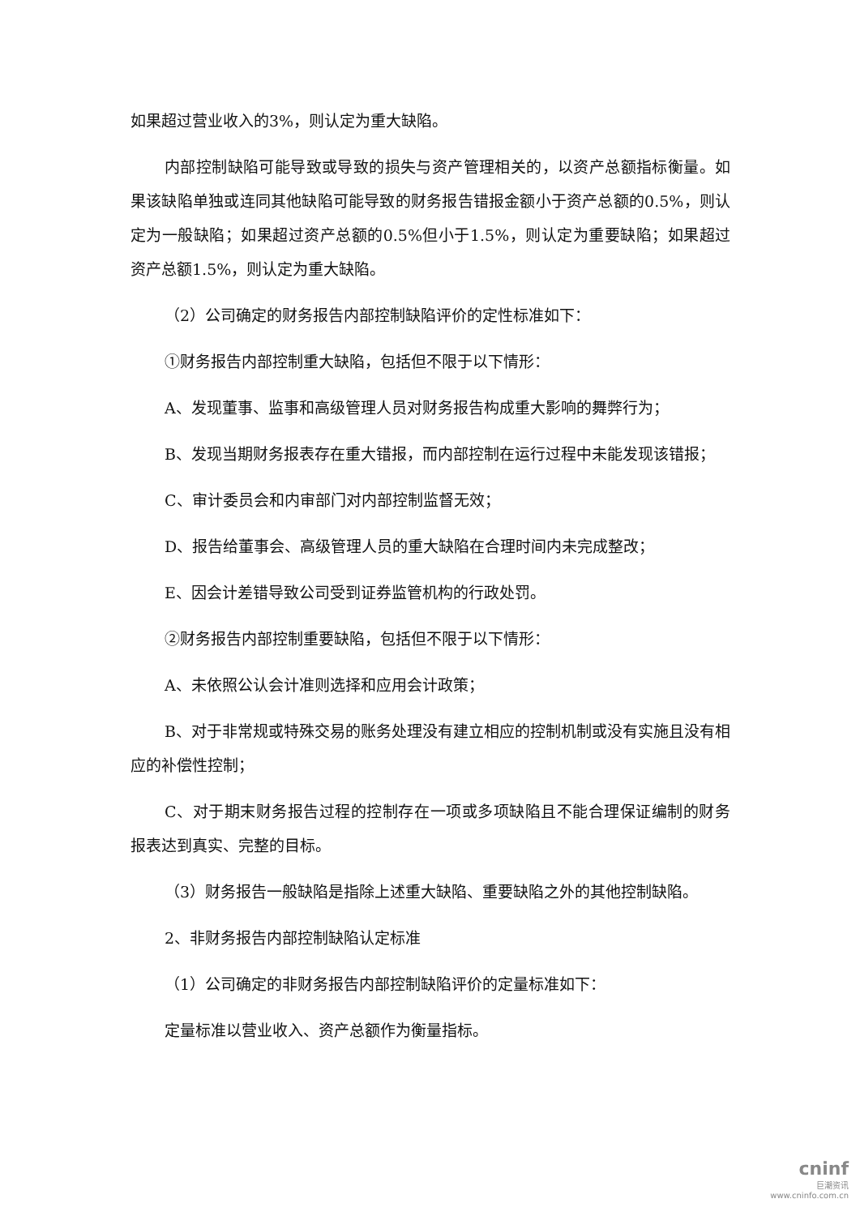如果超过营业收入的3%，则认定为重大缺陷。
内部控制缺陷可能导致或导致的损失与资产管理相关的，以资产总额指标衡量。如果该缺陷单独或连同其他缺陷可能导致的财务报告错报金额小于资产总额的0.5%，则认定为一般缺陷；如果超过资产总额的0.5%但小于1.5%，则认定为重要缺陷；如果超过资产总额1.5%，则认定为重大缺陷。
（2）公司确定的财务报告内部控制缺陷评价的定性标准如下：
①财务报告内部控制重大缺陷，包括但不限于以下情形：
A、发现董事、监事和高级管理人员对财务报告构成重大影响的舞弊行为；
B、发现当期财务报表存在重大错报，而内部控制在运行过程中未能发现该错报；
C、审计委员会和内审部门对内部控制监督无效；
D、报告给董事会、高级管理人员的重大缺陷在合理时间内未完成整改；
E、因会计差错导致公司受到证券监管机构的行政处罚。
②财务报告内部控制重要缺陷，包括但不限于以下情形：
A、未依照公认会计准则选择和应用会计政策；
B、对于非常规或特殊交易的账务处理没有建立相应的控制机制或没有实施且没有相应的补偿性控制；
C、对于期末财务报告过程的控制存在一项或多项缺陷且不能合理保证编制的财务报表达到真实、完整的目标。
（3）财务报告一般缺陷是指除上述重大缺陷、重要缺陷之外的其他控制缺陷。
2、非财务报告内部控制缺陷认定标准
（1）公司确定的非财务报告内部控制缺陷评价的定量标准如下：
定量标准以营业收入、资产总额作为衡量指标。
cninf
巨潮资讯
www.cninfo.com.cn